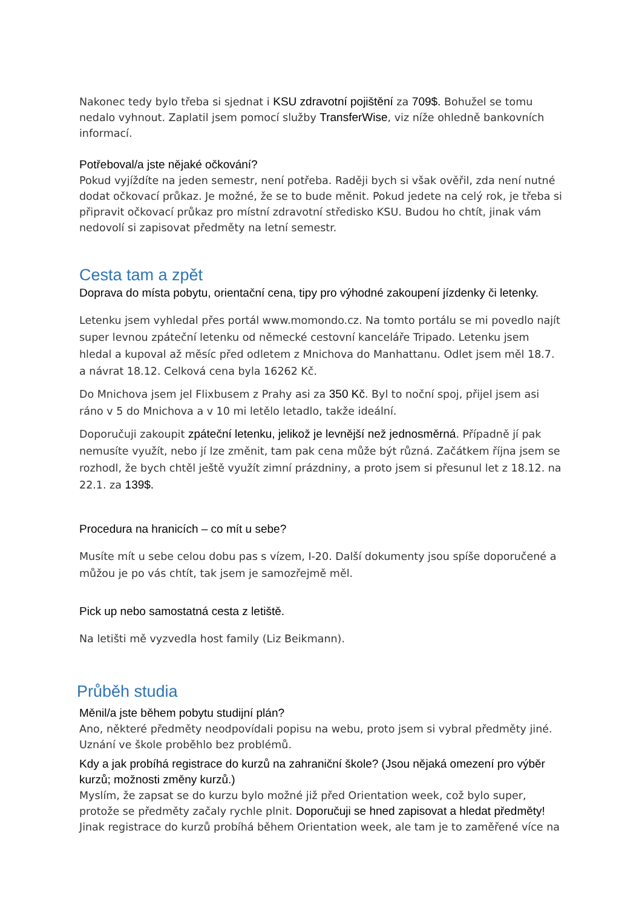Nakonec tedy bylo třeba si sjednat i KSU zdravotní pojištění za 709$. Bohužel se tomu nedalo vyhnout. Zaplatil jsem pomocí služby TransferWise, viz níže ohledně bankovních informací.
Potřeboval/a jste nějaké očkování?
Pokud vyjíždíte na jeden semestr, není potřeba. Raději bych si však ověřil, zda není nutné dodat očkovací průkaz. Je možné, že se to bude měnit. Pokud jedete na celý rok, je třeba si připravit očkovací průkaz pro místní zdravotní středisko KSU. Budou ho chtít, jinak vám nedovolí si zapisovat předměty na letní semestr.
Cesta tam a zpět
Doprava do místa pobytu, orientační cena, tipy pro výhodné zakoupení jízdenky či letenky.
Letenku jsem vyhledal přes portál www.momondo.cz. Na tomto portálu se mi povedlo najít super levnou zpáteční letenku od německé cestovní kanceláře Tripado. Letenku jsem hledal a kupoval až měsíc před odletem z Mnichova do Manhattanu. Odlet jsem měl 18.7. a návrat 18.12. Celková cena byla 16262 Kč.
Do Mnichova jsem jel Flixbusem z Prahy asi za 350 Kč. Byl to noční spoj, přijel jsem asi ráno v 5 do Mnichova a v 10 mi letělo letadlo, takže ideální.
Doporučuji zakoupit zpáteční letenku, jelikož je levnější než jednosměrná. Případně jí pak nemusíte využít, nebo jí lze změnit, tam pak cena může být různá. Začátkem října jsem se rozhodl, že bych chtěl ještě využít zimní prázdniny, a proto jsem si přesunul let z 18.12. na 22.1. za 139$.
Procedura na hranicích – co mít u sebe?
Musíte mít u sebe celou dobu pas s vízem, I-20. Další dokumenty jsou spíše doporučené a můžou je po vás chtít, tak jsem je samozřejmě měl.
Pick up nebo samostatná cesta z letiště.
Na letišti mě vyzvedla host family (Liz Beikmann).
Průběh studia
Měnil/a jste během pobytu studijní plán?
Ano, některé předměty neodpovídali popisu na webu, proto jsem si vybral předměty jiné. Uznání ve škole proběhlo bez problémů.
Kdy a jak probíhá registrace do kurzů na zahraniční škole? (Jsou nějaká omezení pro výběr kurzů; možnosti změny kurzů.)
Myslím, že zapsat se do kurzu bylo možné již před Orientation week, což bylo super, protože se předměty začaly rychle plnit. Doporučuji se hned zapisovat a hledat předměty! Jinak registrace do kurzů probíhá během Orientation week, ale tam je to zaměřené více na